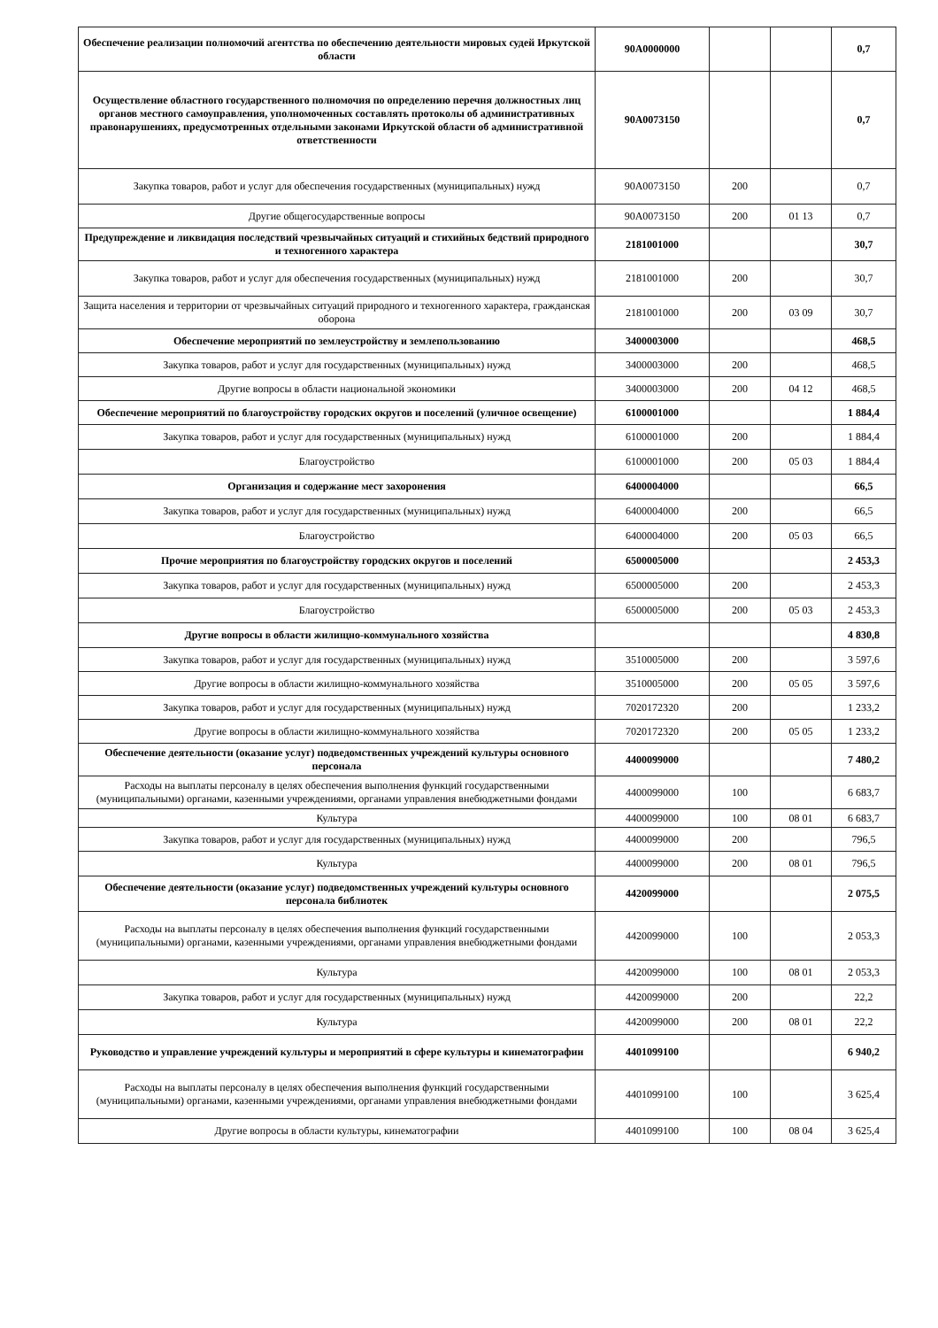| Обеспечение реализации полномочий агентства по обеспечению деятельности мировых судей Иркутской области | 90A0000000 | | | 0,7 |
| Осуществление областного государственного полномочия по определению перечня должностных лиц органов местного самоуправления, уполномоченных составлять протоколы об административных правонарушениях, предусмотренных отдельными законами Иркутской области об административной ответственности | 90A0073150 | | | 0,7 |
| Закупка товаров, работ и услуг для обеспечения государственных (муниципальных) нужд | 90A0073150 | 200 | | 0,7 |
| Другие общегосударственные вопросы | 90A0073150 | 200 | 01 13 | 0,7 |
| Предупреждение и ликвидация последствий чрезвычайных ситуаций и стихийных бедствий природного и техногенного характера | 2181001000 | | | 30,7 |
| Закупка товаров, работ и услуг для обеспечения государственных (муниципальных) нужд | 2181001000 | 200 | | 30,7 |
| Защита населения и территории от чрезвычайных ситуаций природного и техногенного характера, гражданская оборона | 2181001000 | 200 | 03 09 | 30,7 |
| Обеспечение мероприятий по землеустройству и землепользованию | 3400003000 | | | 468,5 |
| Закупка товаров, работ и услуг для государственных (муниципальных) нужд | 3400003000 | 200 | | 468,5 |
| Другие вопросы в области национальной экономики | 3400003000 | 200 | 04 12 | 468,5 |
| Обеспечение мероприятий по благоустройству городских округов и поселений (уличное освещение) | 6100001000 | | | 1 884,4 |
| Закупка товаров, работ и услуг для государственных (муниципальных) нужд | 6100001000 | 200 | | 1 884,4 |
| Благоустройство | 6100001000 | 200 | 05 03 | 1 884,4 |
| Организация и содержание мест захоронения | 6400004000 | | | 66,5 |
| Закупка товаров, работ и услуг для государственных (муниципальных) нужд | 6400004000 | 200 | | 66,5 |
| Благоустройство | 6400004000 | 200 | 05 03 | 66,5 |
| Прочие мероприятия по благоустройству городских округов и поселений | 6500005000 | | | 2 453,3 |
| Закупка товаров, работ и услуг для государственных (муниципальных) нужд | 6500005000 | 200 | | 2 453,3 |
| Благоустройство | 6500005000 | 200 | 05 03 | 2 453,3 |
| Другие вопросы в области жилищно-коммунального хозяйства | | | | 4 830,8 |
| Закупка товаров, работ и услуг для государственных (муниципальных) нужд | 3510005000 | 200 | | 3 597,6 |
| Другие вопросы в области жилищно-коммунального хозяйства | 3510005000 | 200 | 05 05 | 3 597,6 |
| Закупка товаров, работ и услуг для государственных (муниципальных) нужд | 7020172320 | 200 | | 1 233,2 |
| Другие вопросы в области жилищно-коммунального хозяйства | 7020172320 | 200 | 05 05 | 1 233,2 |
| Обеспечение деятельности (оказание услуг) подведомственных учреждений культуры основного персонала | 4400099000 | | | 7 480,2 |
| Расходы на выплаты персоналу в целях обеспечения выполнения функций государственными (муниципальными) органами, казенными учреждениями, органами управления внебюджетными фондами | 4400099000 | 100 | | 6 683,7 |
| Культура | 4400099000 | 100 | 08 01 | 6 683,7 |
| Закупка товаров, работ и услуг для государственных (муниципальных) нужд | 4400099000 | 200 | | 796,5 |
| Культура | 4400099000 | 200 | 08 01 | 796,5 |
| Обеспечение деятельности (оказание услуг) подведомственных учреждений культуры основного персонала библиотек | 4420099000 | | | 2 075,5 |
| Расходы на выплаты персоналу в целях обеспечения выполнения функций государственными (муниципальными) органами, казенными учреждениями, органами управления внебюджетными фондами | 4420099000 | 100 | | 2 053,3 |
| Культура | 4420099000 | 100 | 08 01 | 2 053,3 |
| Закупка товаров, работ и услуг для государственных (муниципальных) нужд | 4420099000 | 200 | | 22,2 |
| Культура | 4420099000 | 200 | 08 01 | 22,2 |
| Руководство и управление учреждений культуры и мероприятий в сфере культуры и кинематографии | 4401099100 | | | 6 940,2 |
| Расходы на выплаты персоналу в целях обеспечения выполнения функций государственными (муниципальными) органами, казенными учреждениями, органами управления внебюджетными фондами | 4401099100 | 100 | | 3 625,4 |
| Другие вопросы в области культуры, кинематографии | 4401099100 | 100 | 08 04 | 3 625,4 |